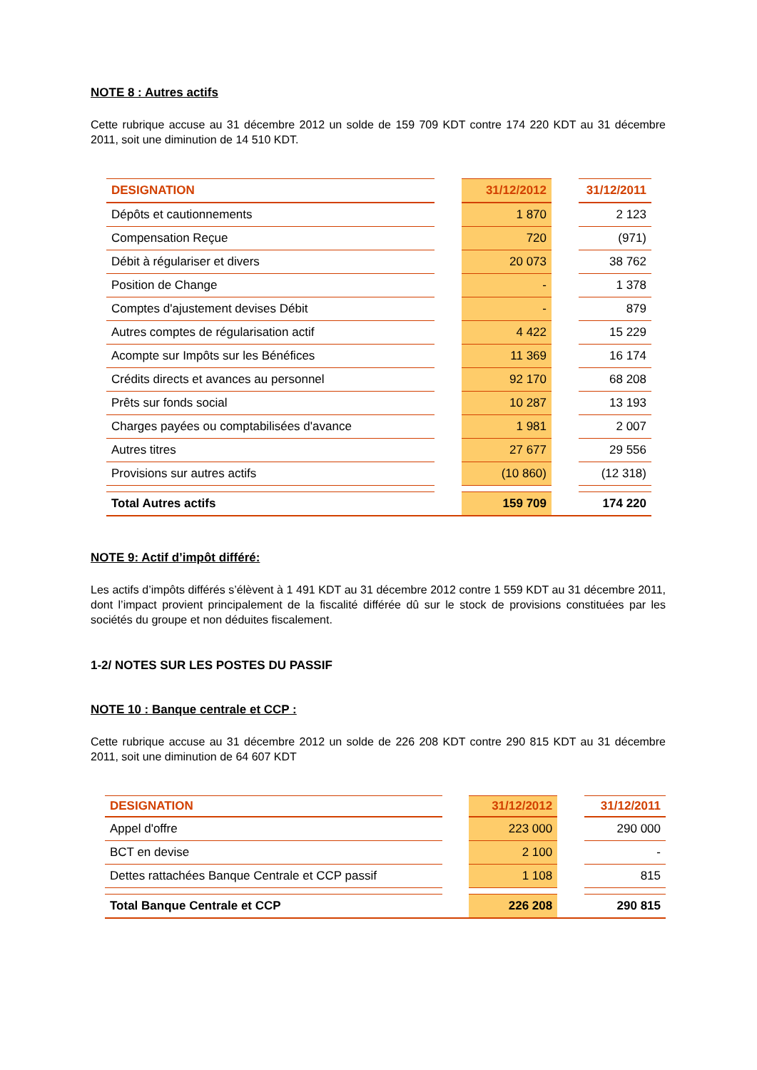NOTE 8 : Autres actifs
Cette rubrique accuse au 31 décembre 2012 un solde de 159 709 KDT contre 174 220 KDT au 31 décembre 2011, soit une diminution de 14 510 KDT.
| DESIGNATION | | 31/12/2012 | | 31/12/2011 |
| Dépôts et cautionnements | | 1 870 | | 2 123 |
| Compensation Reçue | | 720 | | (971) |
| Débit à régulariser et divers | | 20 073 | | 38 762 |
| Position de Change | | - | | 1 378 |
| Comptes d'ajustement devises Débit | | - | | 879 |
| Autres comptes de régularisation actif | | 4 422 | | 15 229 |
| Acompte sur Impôts sur les Bénéfices | | 11 369 | | 16 174 |
| Crédits directs et avances au personnel | | 92 170 | | 68 208 |
| Prêts sur fonds social | | 10 287 | | 13 193 |
| Charges payées ou comptabilisées d'avance | | 1 981 | | 2 007 |
| Autres titres | | 27 677 | | 29 556 |
| Provisions sur autres actifs | | (10 860) | | (12 318) |
| Total Autres actifs | | 159 709 | | 174 220 |
NOTE 9: Actif d’impôt différé:
Les actifs d’impôts différés s’élèvent à 1 491 KDT au 31 décembre 2012 contre 1 559 KDT au 31 décembre 2011, dont l’impact provient principalement de la fiscalité différée dû sur le stock de provisions constituées par les sociétés du groupe et non déduites fiscalement.
1-2/ NOTES SUR LES POSTES DU PASSIF
NOTE 10 : Banque centrale et CCP :
Cette rubrique accuse au 31 décembre 2012 un solde de 226 208 KDT contre 290 815 KDT au 31 décembre 2011, soit une diminution de 64 607 KDT
| DESIGNATION | | 31/12/2012 | | 31/12/2011 |
| Appel d'offre | | 223 000 | | 290 000 |
| BCT en devise | | 2 100 | | - |
| Dettes rattachées Banque Centrale et CCP passif | | 1 108 | | 815 |
| Total Banque Centrale et CCP | | 226 208 | | 290 815 |